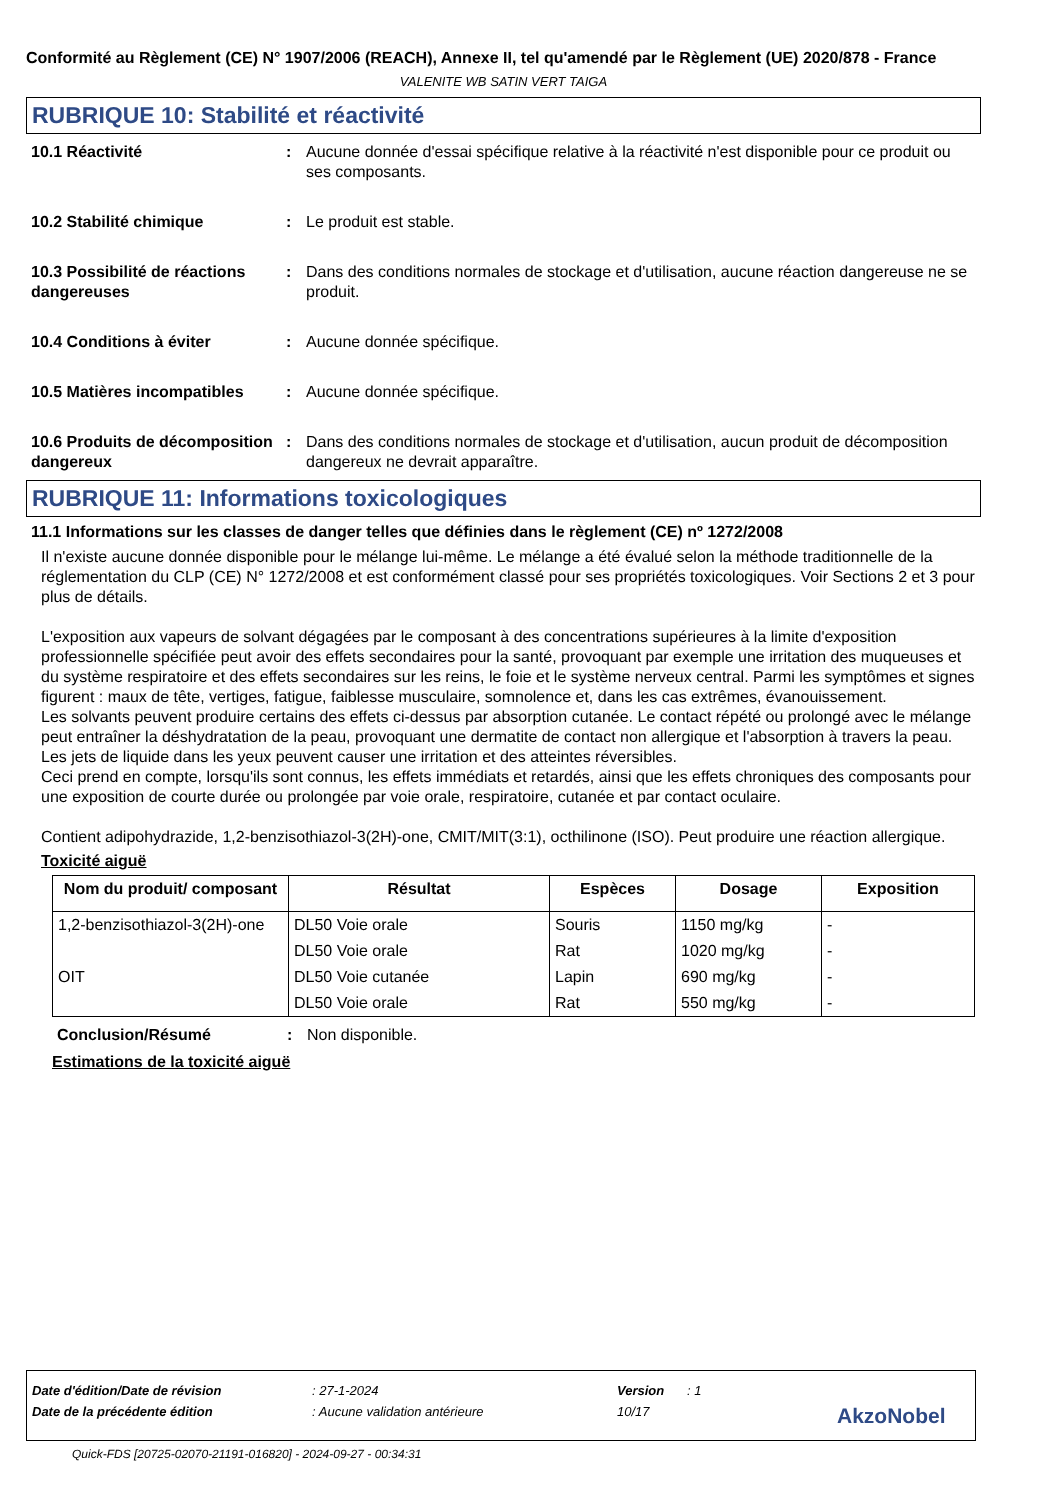Conformité au Règlement (CE) N° 1907/2006 (REACH), Annexe II, tel qu'amendé par le Règlement (UE) 2020/878 - France
VALENITE WB SATIN VERT TAIGA
RUBRIQUE 10: Stabilité et réactivité
10.1 Réactivité : Aucune donnée d'essai spécifique relative à la réactivité n'est disponible pour ce produit ou ses composants.
10.2 Stabilité chimique : Le produit est stable.
10.3 Possibilité de réactions dangereuses
: Dans des conditions normales de stockage et d'utilisation, aucune réaction dangereuse ne se produit.
10.4 Conditions à éviter : Aucune donnée spécifique.
10.5 Matières incompatibles
: Aucune donnée spécifique.
10.6 Produits de décomposition dangereux
: Dans des conditions normales de stockage et d'utilisation, aucun produit de décomposition dangereux ne devrait apparaître.
RUBRIQUE 11: Informations toxicologiques
11.1 Informations sur les classes de danger telles que définies dans le règlement (CE) nº 1272/2008
Il n'existe aucune donnée disponible pour le mélange lui-même. Le mélange a été évalué selon la méthode traditionnelle de la réglementation du CLP (CE) N° 1272/2008 et est conformément classé pour ses propriétés toxicologiques. Voir Sections 2 et 3 pour plus de détails.
L'exposition aux vapeurs de solvant dégagées par le composant à des concentrations supérieures à la limite d'exposition professionnelle spécifiée peut avoir des effets secondaires pour la santé, provoquant par exemple une irritation des muqueuses et du système respiratoire et des effets secondaires sur les reins, le foie et le système nerveux central. Parmi les symptômes et signes figurent : maux de tête, vertiges, fatigue, faiblesse musculaire, somnolence et, dans les cas extrêmes, évanouissement.
Les solvants peuvent produire certains des effets ci-dessus par absorption cutanée. Le contact répété ou prolongé avec le mélange peut entraîner la déshydratation de la peau, provoquant une dermatite de contact non allergique et l'absorption à travers la peau.
Les jets de liquide dans les yeux peuvent causer une irritation et des atteintes réversibles.
Ceci prend en compte, lorsqu'ils sont connus, les effets immédiats et retardés, ainsi que les effets chroniques des composants pour une exposition de courte durée ou prolongée par voie orale, respiratoire, cutanée et par contact oculaire.
Contient adipohydrazide, 1,2-benzisothiazol-3(2H)-one, CMIT/MIT(3:1), octhilinone (ISO). Peut produire une réaction allergique.
Toxicité aiguë
| Nom du produit/ composant | Résultat | Espèces | Dosage | Exposition |
| --- | --- | --- | --- | --- |
| 1,2-benzisothiazol-3(2H)-one | DL50 Voie orale | Souris | 1150 mg/kg | - |
| | DL50 Voie orale | Rat | 1020 mg/kg | - |
| OIT | DL50 Voie cutanée | Lapin | 690 mg/kg | - |
| | DL50 Voie orale | Rat | 550 mg/kg | - |
Conclusion/Résumé : Non disponible.
Estimations de la toxicité aiguë
Date d'édition/Date de révision: 27-1-2024 Version: 1
Date de la précédente édition: Aucune validation antérieure 10/17 AkzoNobel
Quick-FDS [20725-02070-21191-016820] - 2024-09-27 - 00:34:31